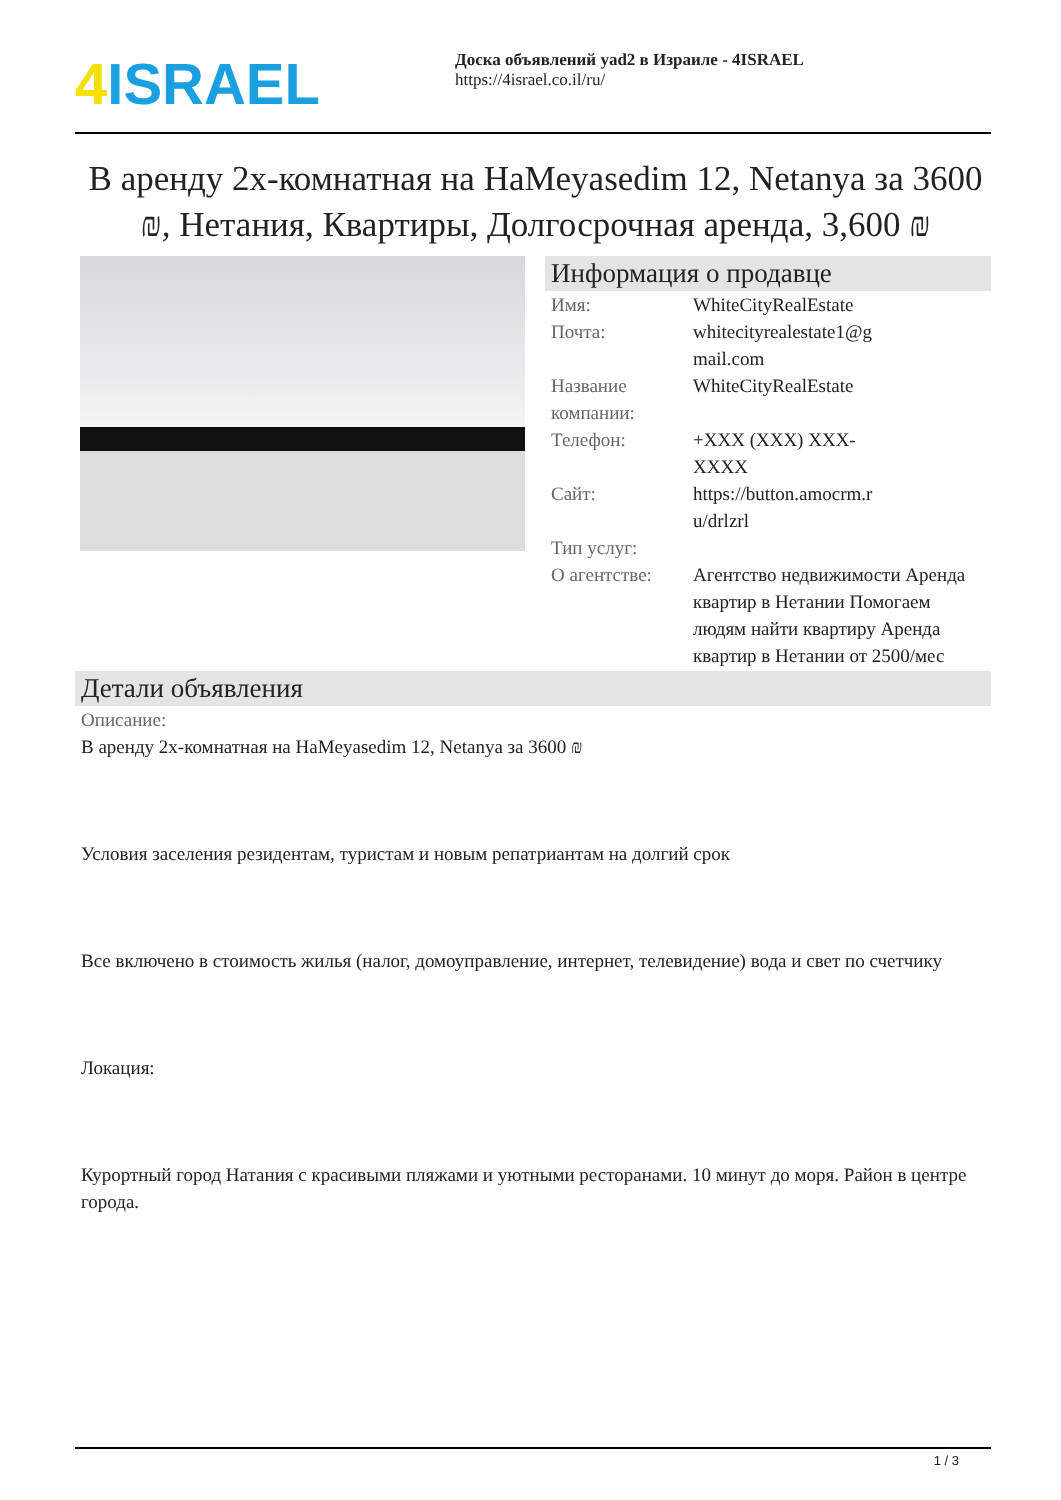4 ISRAEL
Доска объявлений yad2 в Израиле - 4ISRAEL
https://4israel.co.il/ru/
В аренду 2х-комнатная на HaMeyasedim 12, Netanya за 3600 ₪, Нетания, Квартиры, Долгосрочная аренда, 3,600 ₪
Информация о продавце
| Имя: | WhiteCityRealEstate |
| Почта: | whitecityrealestate1@g mail.com |
| Название компании: | WhiteCityRealEstate |
| Телефон: | +XXX (XXX) XXX- XXXX |
| Сайт: | https://button.amocrm.r u/drlzrl |
| Тип услуг: | |
| О агентстве: | Агентство недвижимости Аренда квартир в Нетании Помогаем людям найти квартиру Аренда квартир в Нетании от 2500/мес |
Детали объявления
Описание:
В аренду 2х-комнатная на HaMeyasedim 12, Netanya за 3600 ₪
Условия заселения резидентам, туристам и новым репатриантам на долгий срок
Все включено в стоимость жилья (налог, домоуправление, интернет, телевидение) вода и свет по счетчику
Локация:
Курортный город Натания с красивыми пляжами и уютными ресторанами. 10 минут до моря. Район в центре города.
1 / 3